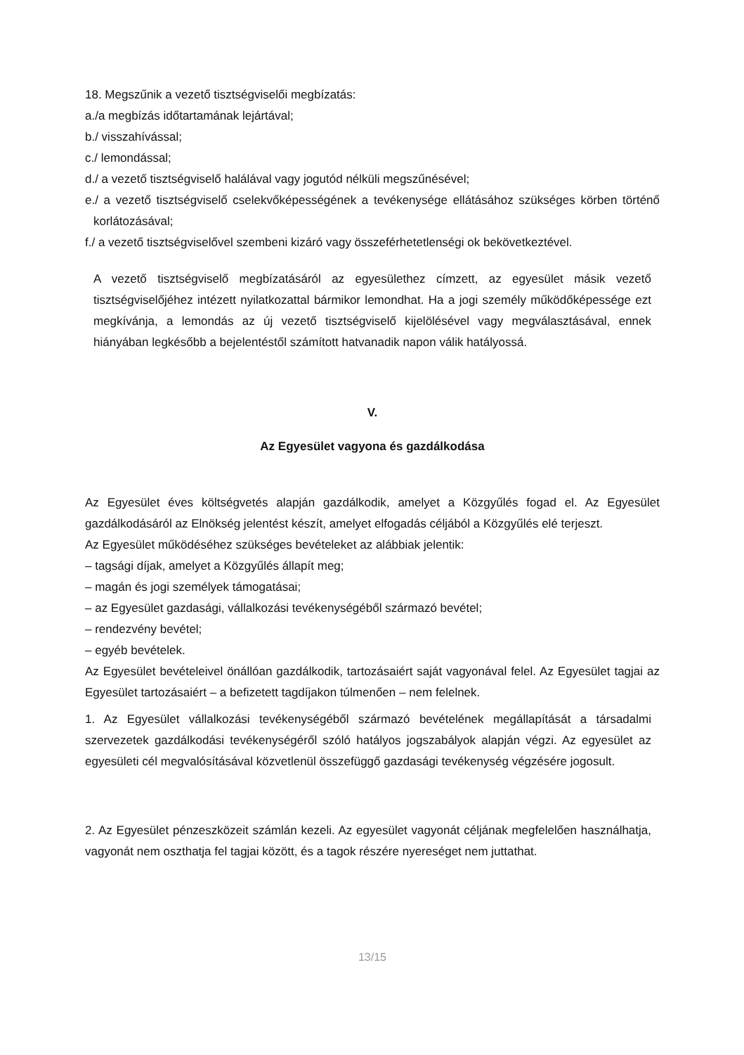18. Megszűnik a vezető tisztségviselői megbízatás:
a./a megbízás időtartamának lejártával;
b./ visszahívással;
c./ lemondással;
d./ a vezető tisztségviselő halálával vagy jogutód nélküli megszűnésével;
e./ a vezető tisztségviselő cselekvőképességének a tevékenysége ellátásához szükséges körben történő korlátozásával;
f./ a vezető tisztségviselővel szembeni kizáró vagy összeférhetetlenségi ok bekövetkeztével.
A vezető tisztségviselő megbízatásáról az egyesülethez címzett, az egyesület másik vezető tisztségviselőjéhez intézett nyilatkozattal bármikor lemondhat. Ha a jogi személy működőképessége ezt megkívánja, a lemondás az új vezető tisztségviselő kijelölésével vagy megválasztásával, ennek hiányában legkésőbb a bejelentéstől számított hatvanadik napon válik hatályossá.
V.
Az Egyesület vagyona és gazdálkodása
Az Egyesület éves költségvetés alapján gazdálkodik, amelyet a Közgyűlés fogad el. Az Egyesület gazdálkodásáról az Elnökség jelentést készít, amelyet elfogadás céljából a Közgyűlés elé terjeszt.
Az Egyesület működéséhez szükséges bevételeket az alábbiak jelentik:
– tagsági díjak, amelyet a Közgyűlés állapít meg;
– magán és jogi személyek támogatásai;
– az Egyesület gazdasági, vállalkozási tevékenységéből származó bevétel;
– rendezvény bevétel;
– egyéb bevételek.
Az Egyesület bevételeivel önállóan gazdálkodik, tartozásaiért saját vagyonával felel. Az Egyesület tagjai az Egyesület tartozásaiért – a befizetett tagdíjakon túlmenően – nem felelnek.
1. Az Egyesület vállalkozási tevékenységéből származó bevételének megállapítását a társadalmi szervezetek gazdálkodási tevékenységéről szóló hatályos jogszabályok alapján végzi. Az egyesület az egyesületi cél megvalósításával közvetlenül összefüggő gazdasági tevékenység végzésére jogosult.
2. Az Egyesület pénzeszközeit számlán kezeli. Az egyesület vagyonát céljának megfelelően használhatja, vagyonát nem oszthatja fel tagjai között, és a tagok részére nyereséget nem juttathat.
13/15